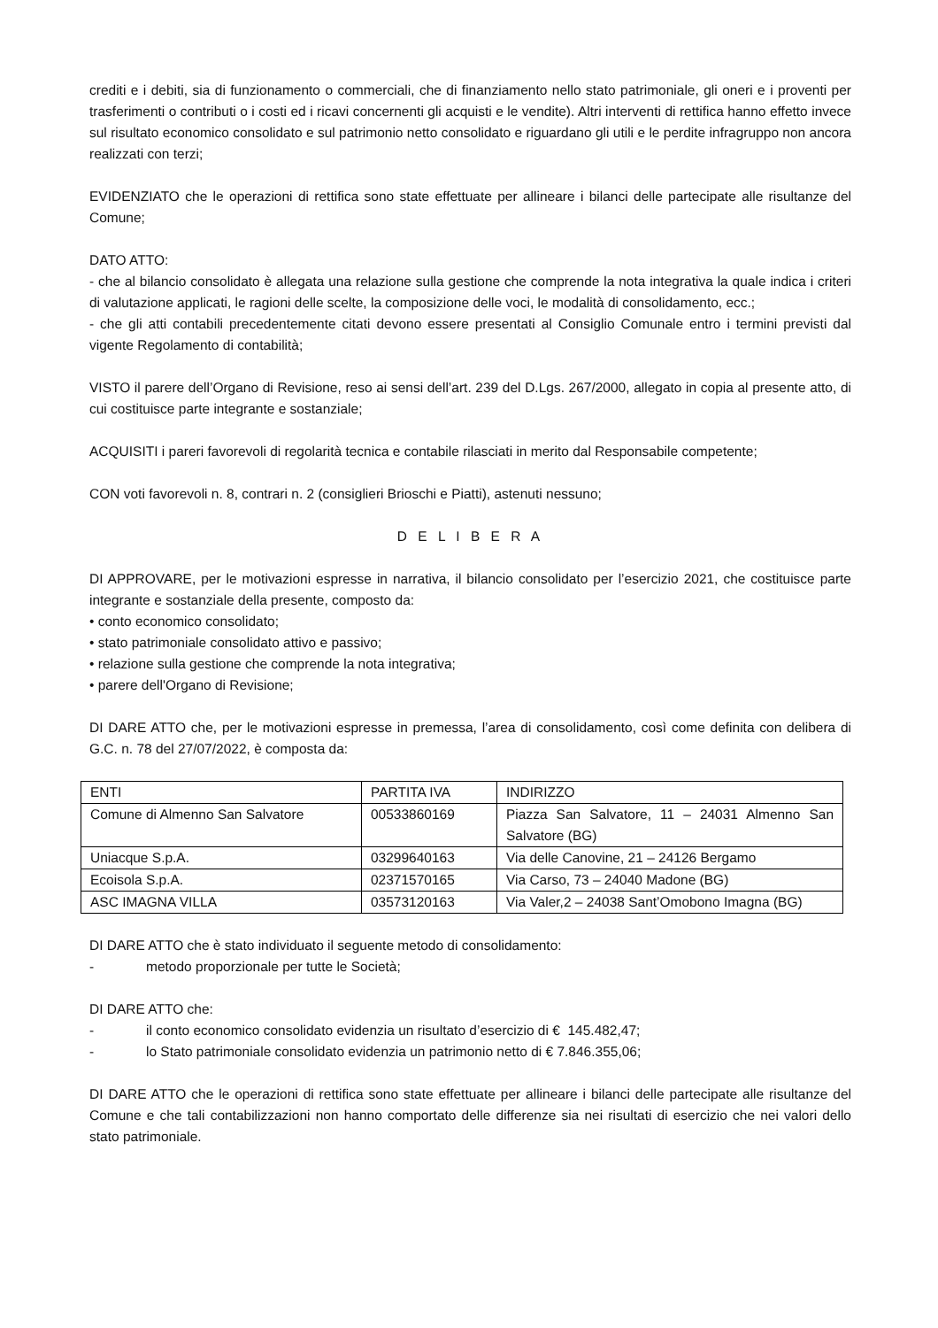crediti e i debiti, sia di funzionamento o commerciali, che di finanziamento nello stato patrimoniale, gli oneri e i proventi per trasferimenti o contributi o i costi ed i ricavi concernenti gli acquisti e le vendite). Altri interventi di rettifica hanno effetto invece sul risultato economico consolidato e sul patrimonio netto consolidato e riguardano gli utili e le perdite infragruppo non ancora realizzati con terzi;
EVIDENZIATO che le operazioni di rettifica sono state effettuate per allineare i bilanci delle partecipate alle risultanze del Comune;
DATO ATTO:
- che al bilancio consolidato è allegata una relazione sulla gestione che comprende la nota integrativa la quale indica i criteri di valutazione applicati, le ragioni delle scelte, la composizione delle voci, le modalità di consolidamento, ecc.;
- che gli atti contabili precedentemente citati devono essere presentati al Consiglio Comunale entro i termini previsti dal vigente Regolamento di contabilità;
VISTO il parere dell’Organo di Revisione, reso ai sensi dell’art. 239 del D.Lgs. 267/2000, allegato in copia al presente atto, di cui costituisce parte integrante e sostanziale;
ACQUISITI i pareri favorevoli di regolarità tecnica e contabile rilasciati in merito dal Responsabile competente;
CON voti favorevoli n. 8, contrari n. 2 (consiglieri Brioschi e Piatti), astenuti nessuno;
D E L I B E R A
DI APPROVARE, per le motivazioni espresse in narrativa, il bilancio consolidato per l’esercizio 2021, che costituisce parte integrante e sostanziale della presente, composto da:
• conto economico consolidato;
• stato patrimoniale consolidato attivo e passivo;
• relazione sulla gestione che comprende la nota integrativa;
• parere dell'Organo di Revisione;
DI DARE ATTO che, per le motivazioni espresse in premessa, l’area di consolidamento, così come definita con delibera di G.C. n. 78 del 27/07/2022, è composta da:
| ENTI | PARTITA IVA | INDIRIZZO |
| Comune di Almenno San Salvatore | 00533860169 | Piazza San Salvatore, 11 – 24031 Almenno San Salvatore (BG) |
| Uniacque S.p.A. | 03299640163 | Via delle Canovine, 21 – 24126 Bergamo |
| Ecoisola S.p.A. | 02371570165 | Via Carso, 73 – 24040 Madone (BG) |
| ASC IMAGNA VILLA | 03573120163 | Via Valer,2 – 24038 Sant’Omobono Imagna (BG) |
DI DARE ATTO che è stato individuato il seguente metodo di consolidamento:
- metodo proporzionale per tutte le Società;
DI DARE ATTO che:
- il conto economico consolidato evidenzia un risultato d’esercizio di € 145.482,47;
- lo Stato patrimoniale consolidato evidenzia un patrimonio netto di € 7.846.355,06;
DI DARE ATTO che le operazioni di rettifica sono state effettuate per allineare i bilanci delle partecipate alle risultanze del Comune e che tali contabilizzazioni non hanno comportato delle differenze sia nei risultati di esercizio che nei valori dello stato patrimoniale.